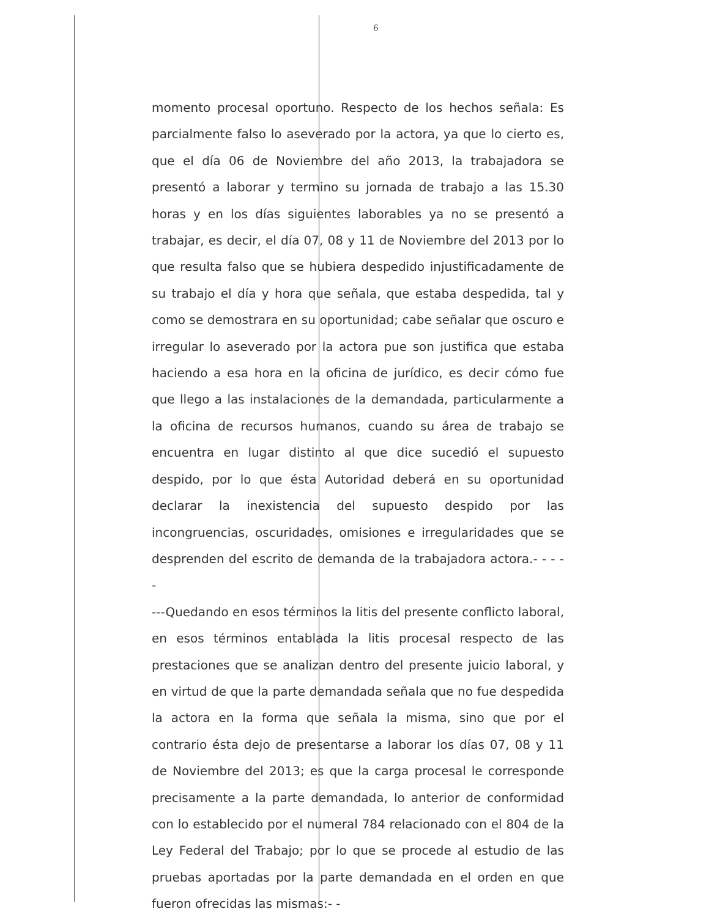6
momento procesal oportuno. Respecto de los hechos señala: Es parcialmente falso lo aseverado por la actora, ya que lo cierto es, que el día 06 de Noviembre del año 2013, la trabajadora se presentó a laborar y termino su jornada de trabajo a las 15.30 horas y en los días siguientes laborables ya no se presentó a trabajar, es decir, el día 07, 08 y 11 de Noviembre del 2013 por lo que resulta falso que se hubiera despedido injustificadamente de su trabajo el día y hora que señala, que estaba despedida, tal y como se demostrara en su oportunidad; cabe señalar que oscuro e irregular lo aseverado por la actora pue son justifica que estaba haciendo a esa hora en la oficina de jurídico, es decir cómo fue que llego a las instalaciones de la demandada, particularmente a la oficina de recursos humanos, cuando su área de trabajo se encuentra en lugar distinto al que dice sucedió el supuesto despido, por lo que ésta Autoridad deberá en su oportunidad declarar la inexistencia del supuesto despido por las incongruencias, oscuridades, omisiones e irregularidades que se desprenden del escrito de demanda de la trabajadora actora.- - - - -
---Quedando en esos términos la litis del presente conflicto laboral, en esos términos entablada la litis procesal respecto de las prestaciones que se analizan dentro del presente juicio laboral, y en virtud de que la parte demandada señala que no fue despedida la actora en la forma que señala la misma, sino que por el contrario ésta dejo de presentarse a laborar los días 07, 08 y 11 de Noviembre del 2013; es que la carga procesal le corresponde precisamente a la parte demandada, lo anterior de conformidad con lo establecido por el numeral 784 relacionado con el 804 de la Ley Federal del Trabajo; por lo que se procede al estudio de las pruebas aportadas por la parte demandada en el orden en que fueron ofrecidas las mismas:- -